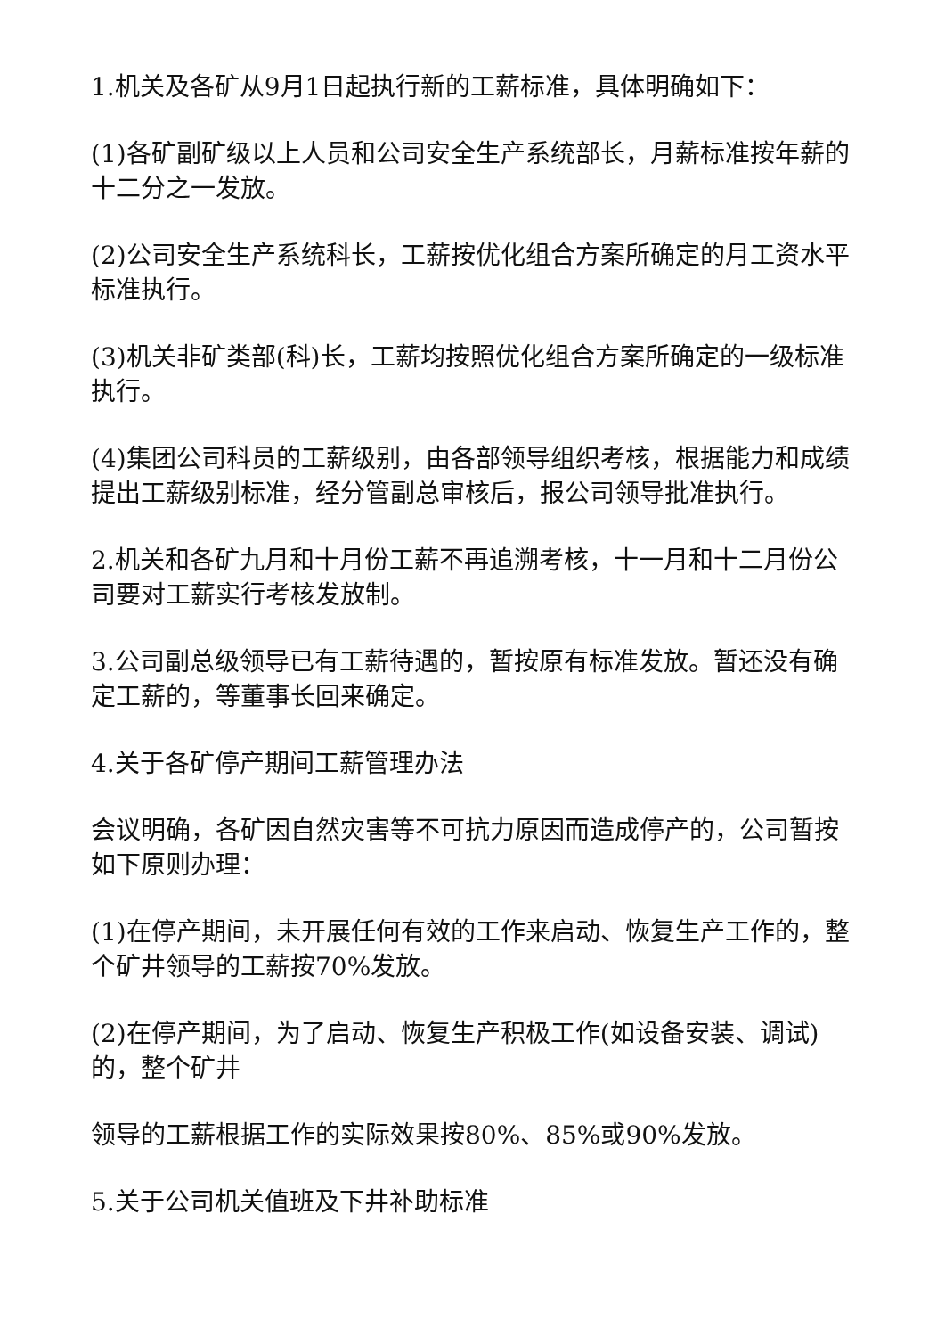1.机关及各矿从9月1日起执行新的工薪标准，具体明确如下：
(1)各矿副矿级以上人员和公司安全生产系统部长，月薪标准按年薪的十二分之一发放。
(2)公司安全生产系统科长，工薪按优化组合方案所确定的月工资水平标准执行。
(3)机关非矿类部(科)长，工薪均按照优化组合方案所确定的一级标准执行。
(4)集团公司科员的工薪级别，由各部领导组织考核，根据能力和成绩提出工薪级别标准，经分管副总审核后，报公司领导批准执行。
2.机关和各矿九月和十月份工薪不再追溯考核，十一月和十二月份公司要对工薪实行考核发放制。
3.公司副总级领导已有工薪待遇的，暂按原有标准发放。暂还没有确定工薪的，等董事长回来确定。
4.关于各矿停产期间工薪管理办法
会议明确，各矿因自然灾害等不可抗力原因而造成停产的，公司暂按如下原则办理：
(1)在停产期间，未开展任何有效的工作来启动、恢复生产工作的，整个矿井领导的工薪按70%发放。
(2)在停产期间，为了启动、恢复生产积极工作(如设备安装、调试)的，整个矿井
领导的工薪根据工作的实际效果按80%、85%或90%发放。
5.关于公司机关值班及下井补助标准